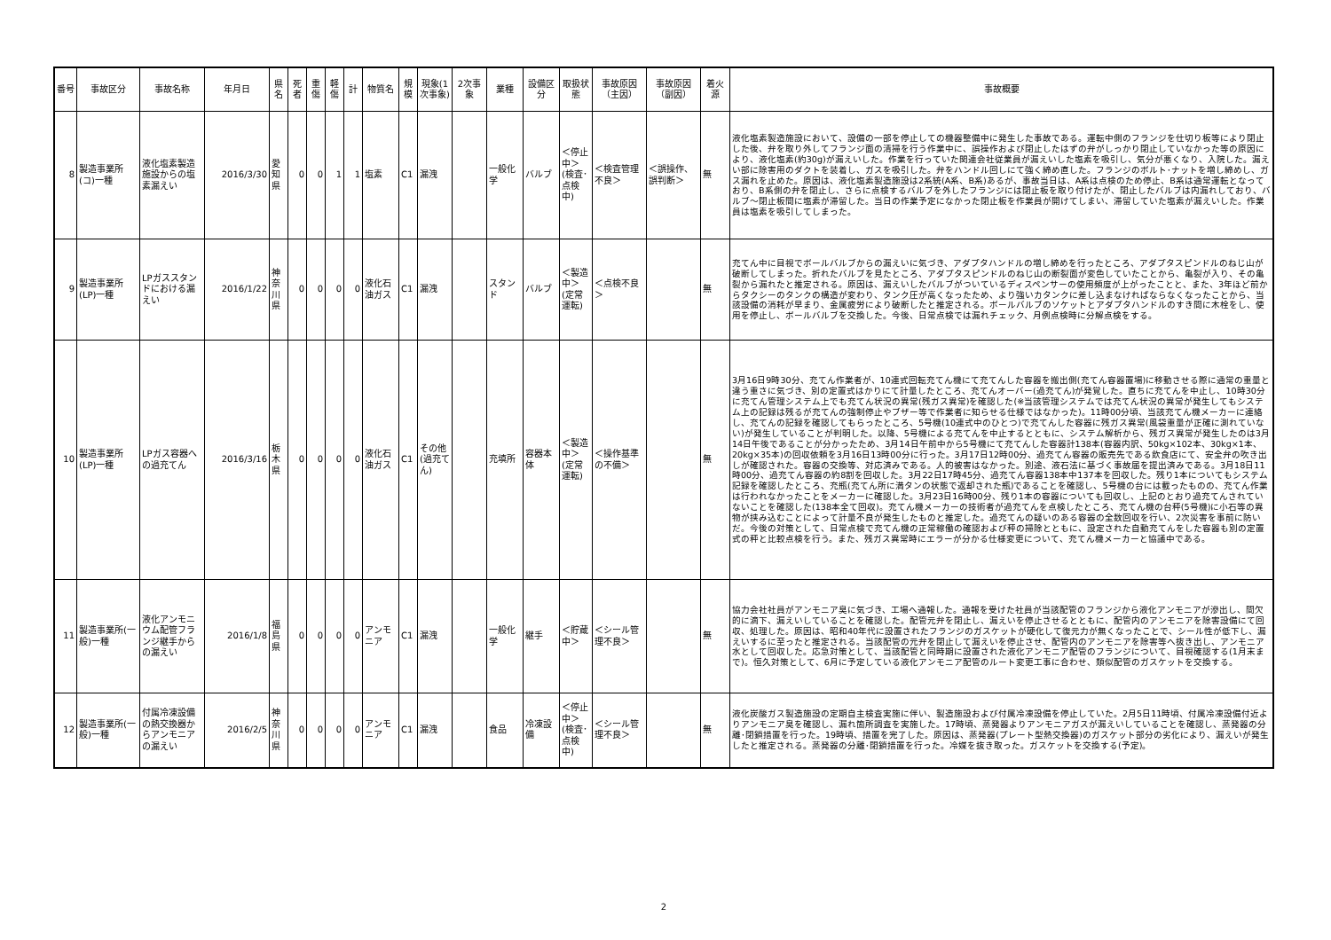| 番号 | 事故区分 | 事故名称 | 年月日 | 県名 | 死者 | 重傷 | 軽傷 | 計 | 物質名 | 規模 | 現象(1次事象) | 2次事象 | 業種 | 設備区分 | 取扱状態 | 事故原因（主因） | 事故原因（副因） | 着火源 | 事故概要 |
| --- | --- | --- | --- | --- | --- | --- | --- | --- | --- | --- | --- | --- | --- | --- | --- | --- | --- | --- | --- |
| 8 | 製造事業所(コ)一種 | 液化塩素製造施設からの塩素漏えい | 2016/3/30 | 愛知県 | 0 | 0 | 1 | 1 | 塩素 | C1 | 漏洩 | | 一般化学 | バルブ | ＜停止中＞(検査･点検中) | ＜検査管理不良＞ | ＜誤操作、誤判断＞ | 無 | 液化塩素製造施設において、設備の一部を停止しての機器整備中に発生した事故である。運転中側のフランジを仕切り板等により閉止した後、弁を取り外してフランジ面の清掃を行う作業中に、誤操作および閉止したはずの弁がしっかり閉止していなかった等の原因により、液化塩素(約30g)が漏えいした。作業を行っていた関連会社従業員が漏えいした塩素を吸引し、気分が悪くなり、入院した。漏えい部に除害用のダクトを装着し、ガスを吸引した。弁をハンドル回しにて強く締め直した。フランジのボルト･ナットを増し締めし、ガス漏れを止めた。原因は、液化塩素製造施設は2系統(A系、B系)あるが、事故当日は、A系は点検のため停止、B系は通常運転となっており、B系側の弁を閉止し、さらに点検するバルブを外したフランジには閉止板を取り付けたが、閉止したバルブは内漏れしており、バルブ～閉止板間に塩素が滞留した。当日の作業予定になかった閉止板を作業員が開けてしまい、滞留していた塩素が漏えいした。作業員は塩素を吸引してしまった。 |
| 9 | 製造事業所(LP)一種 | LPガススタンドにおける漏えい | 2016/1/22 | 神奈川県 | 0 | 0 | 0 | 0 | 液化石油ガス | C1 | 漏洩 | | スタンド | バルブ | ＜製造中＞(定常運転) | ＜点検不良＞ | | 無 | 充てん中に目視でボールバルブからの漏えいに気づき、アダプタハンドルの増し締めを行ったところ、アダプタスピンドルのねじ山が破断してしまった。折れたバルブを見たところ、アダプタスピンドルのねじ山の断裂面が変色していたことから、亀裂が入り、その亀裂から漏れたと推定される。原因は、漏えいしたバルブがついているディスペンサーの使用頻度が上がったことと、また、3年ほど前からタクシーのタンクの構造が変わり、タンク圧が高くなったため、より強いカタンクに差し込まなければならなくなったことから、当該設備の消耗が早まり、金属疲労により破断したと推定される。ボールバルブのソケットとアダプタハンドルのすき間に木栓をし、使用を停止し、ボールバルブを交換した。今後、日常点検では漏れチェック、月例点検時に分解点検をする。 |
| 10 | 製造事業所(LP)一種 | LPガス容器への過充てん | 2016/3/16 | 栃木県 | 0 | 0 | 0 | 0 | 液化石油ガス | C1 | その他(過充てん) | | 充填所 | 容器本体 | ＜製造中＞(定常運転) | ＜操作基準の不備＞ | | 無 | 3月16日9時30分、充てん作業者が、10連式回転充てん機にて充てんした容器を搬出側(充てん容器置場)に移動させる際に通常の重量と違う重さに気づき、別の定置式はかりにて計量したところ、充てんオーバー(過充てん)が発覚した。直ちに充てんを中止し、10時30分に充てん管理システム上でも充てん状況の異常(残ガス異常)を確認した(※当該管理システムでは充てん状況の異常が発生してもシステム上の記録は残るが充てんの強制停止やブザー等で作業者に知らせる仕様ではなかった)。11時00分頃、当該充てん機メーカーに連絡し、充てんの記録を確認してもらったところ、5号機(10連式中のひとつ)で充てんした容器に残ガス異常(風袋重量が正確に測れていない)が発生していることが判明した。以降、5号機による充てんを中止するとともに、システム解析から、残ガス異常が発生したのは3月14日午後であることが分かったため、3月14日午前中から5号機にて充てんした容器計138本(容器内訳、50kg×102本、30kg×1本、20kg×35本)の回収依頼を3月16日13時00分に行った。3月17日12時00分、過充てん容器の販売先である飲食店にて、安全弁の吹き出しが確認された。容器の交換等、対応済みである。人的被害はなかった。別途、液石法に基づく事故届を提出済みである。3月18日11時00分、過充てん容器の約8割を回収した。3月22日17時45分、過充てん容器138本中137本を回収した。残り1本についてもシステム記録を確認したところ、充瓶(充てん所に満タンの状態で返却された瓶)であることを確認し、5号機の台には載ったものの、充てん作業は行われなかったことをメーカーに確認した。3月23日16時00分、残り1本の容器についても回収し、上記のとおり過充てんされていないことを確認した(138本全て回収)。充てん機メーカーの技術者が過充てんを点検したところ、充てん機の台秤(5号機)に小石等の異物が挟み込むことによって計量不良が発生したものと推定した。過充てんの疑いのある容器の全数回収を行い、2次災害を事前に防いだ。今後の対策として、日常点検で充てん機の正常稼働の確認および秤の掃除とともに、設定された自動充てんをした容器も別の定置式の秤と比較点検を行う。また、残ガス異常時にエラーが分かる仕様変更について、充てん機メーカーと協議中である。 |
| 11 | 製造事業所(一般)一種 | 液化アンモニウム配管フランジ継手からの漏えい | 2016/1/8 | 福島県 | 0 | 0 | 0 | 0 | アンモニア | C1 | 漏洩 | | 一般化学 | 継手 | ＜貯蔵中＞ | ＜シール管理不良＞ | | 無 | 協力会社社員がアンモニア臭に気づき、工場へ通報した。通報を受けた社員が当該配管のフランジから液化アンモニアが滲出し、間欠的に滴下、漏えいしていることを確認した。配管元弁を閉止し、漏えいを停止させるとともに、配管内のアンモニアを除害設備にて回収、処理した。原因は、昭和40年代に設置されたフランジのガスケットが硬化して復元力が無くなったことで、シール性が低下し、漏えいするに至ったと推定される。当該配管の元弁を閉止して漏えいを停止させ、配管内のアンモニアを除害等へ抜き出し、アンモニア水として回収した。応急対策として、当該配管と同時期に設置された液化アンモニア配管のフランジについて、目視確認する(1月末まで)。恒久対策として、6月に予定している液化アンモニア配管のルート変更工事に合わせ、類似配管のガスケットを交換する。 |
| 12 | 製造事業所(一般)一種 | 付属冷凍設備の熱交換器からアンモニアの漏えい | 2016/2/5 | 神奈川県 | 0 | 0 | 0 | 0 | アンモニア | C1 | 漏洩 | | 食品 | 冷凍設備 | ＜停止中＞(検査･点検中) | ＜シール管理不良＞ | | 無 | 液化炭酸ガス製造施設の定期自主検査実施に伴い、製造施設および付属冷凍設備を停止していた。2月5日11時頃、付属冷凍設備付近よりアンモニア臭を確認し、漏れ箇所調査を実施した。17時頃、蒸発器よりアンモニアガスが漏えいしていることを確認し、蒸発器の分離･閉鎖措置を行った。19時頃、措置を完了した。原因は、蒸発器(プレート型熱交換器)のガスケット部分の劣化により、漏えいが発生したと推定される。蒸発器の分離･閉鎖措置を行った。冷媒を抜き取った。ガスケットを交換する(予定)。 |
2